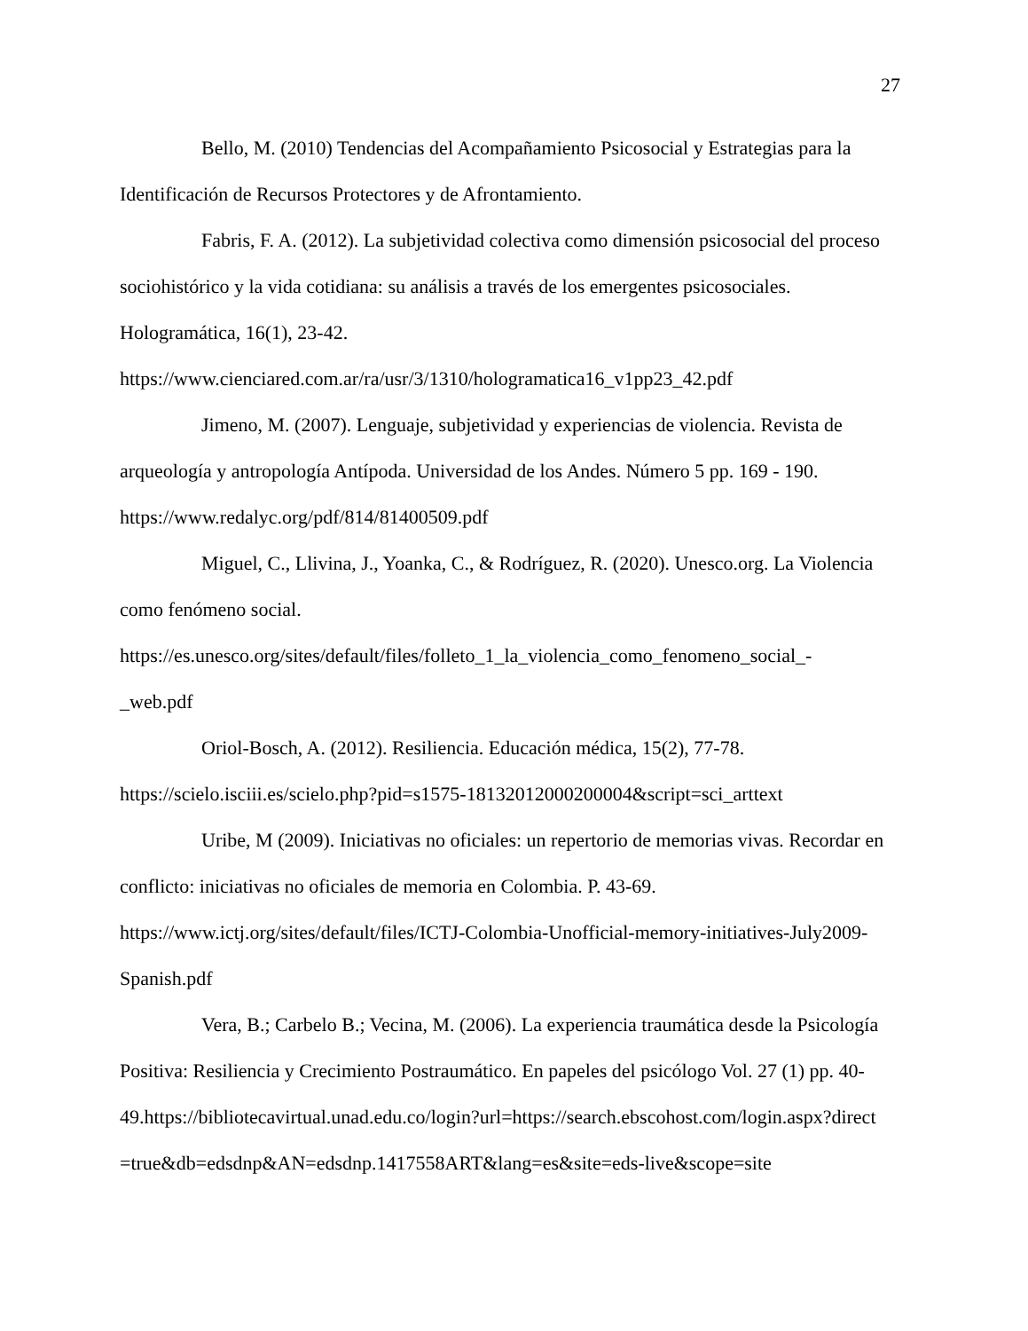27
Bello, M. (2010) Tendencias del Acompañamiento Psicosocial y Estrategias para la Identificación de Recursos Protectores y de Afrontamiento.
Fabris, F. A. (2012). La subjetividad colectiva como dimensión psicosocial del proceso sociohistórico y la vida cotidiana: su análisis a través de los emergentes psicosociales. Hologramática, 16(1), 23-42.
https://www.cienciared.com.ar/ra/usr/3/1310/hologramatica16_v1pp23_42.pdf
Jimeno, M. (2007). Lenguaje, subjetividad y experiencias de violencia. Revista de arqueología y antropología Antípoda. Universidad de los Andes. Número 5 pp. 169 - 190.
https://www.redalyc.org/pdf/814/81400509.pdf
Miguel, C., Llivina, J., Yoanka, C., & Rodríguez, R. (2020). Unesco.org. La Violencia como fenómeno social.
https://es.unesco.org/sites/default/files/folleto_1_la_violencia_como_fenomeno_social_-
_web.pdf
Oriol-Bosch, A. (2012). Resiliencia. Educación médica, 15(2), 77-78.
https://scielo.isciii.es/scielo.php?pid=s1575-18132012000200004&script=sci_arttext
Uribe, M (2009). Iniciativas no oficiales: un repertorio de memorias vivas. Recordar en conflicto: iniciativas no oficiales de memoria en Colombia. P. 43-69.
https://www.ictj.org/sites/default/files/ICTJ-Colombia-Unofficial-memory-initiatives-July2009-
Spanish.pdf
Vera, B.; Carbelo B.; Vecina, M. (2006). La experiencia traumática desde la Psicología Positiva: Resiliencia y Crecimiento Postraumático. En papeles del psicólogo Vol. 27 (1) pp. 40-
49.https://bibliotecavirtual.unad.edu.co/login?url=https://search.ebscohost.com/login.aspx?direct
=true&db=edsdnp&AN=edsdnp.1417558ART&lang=es&site=eds-live&scope=site